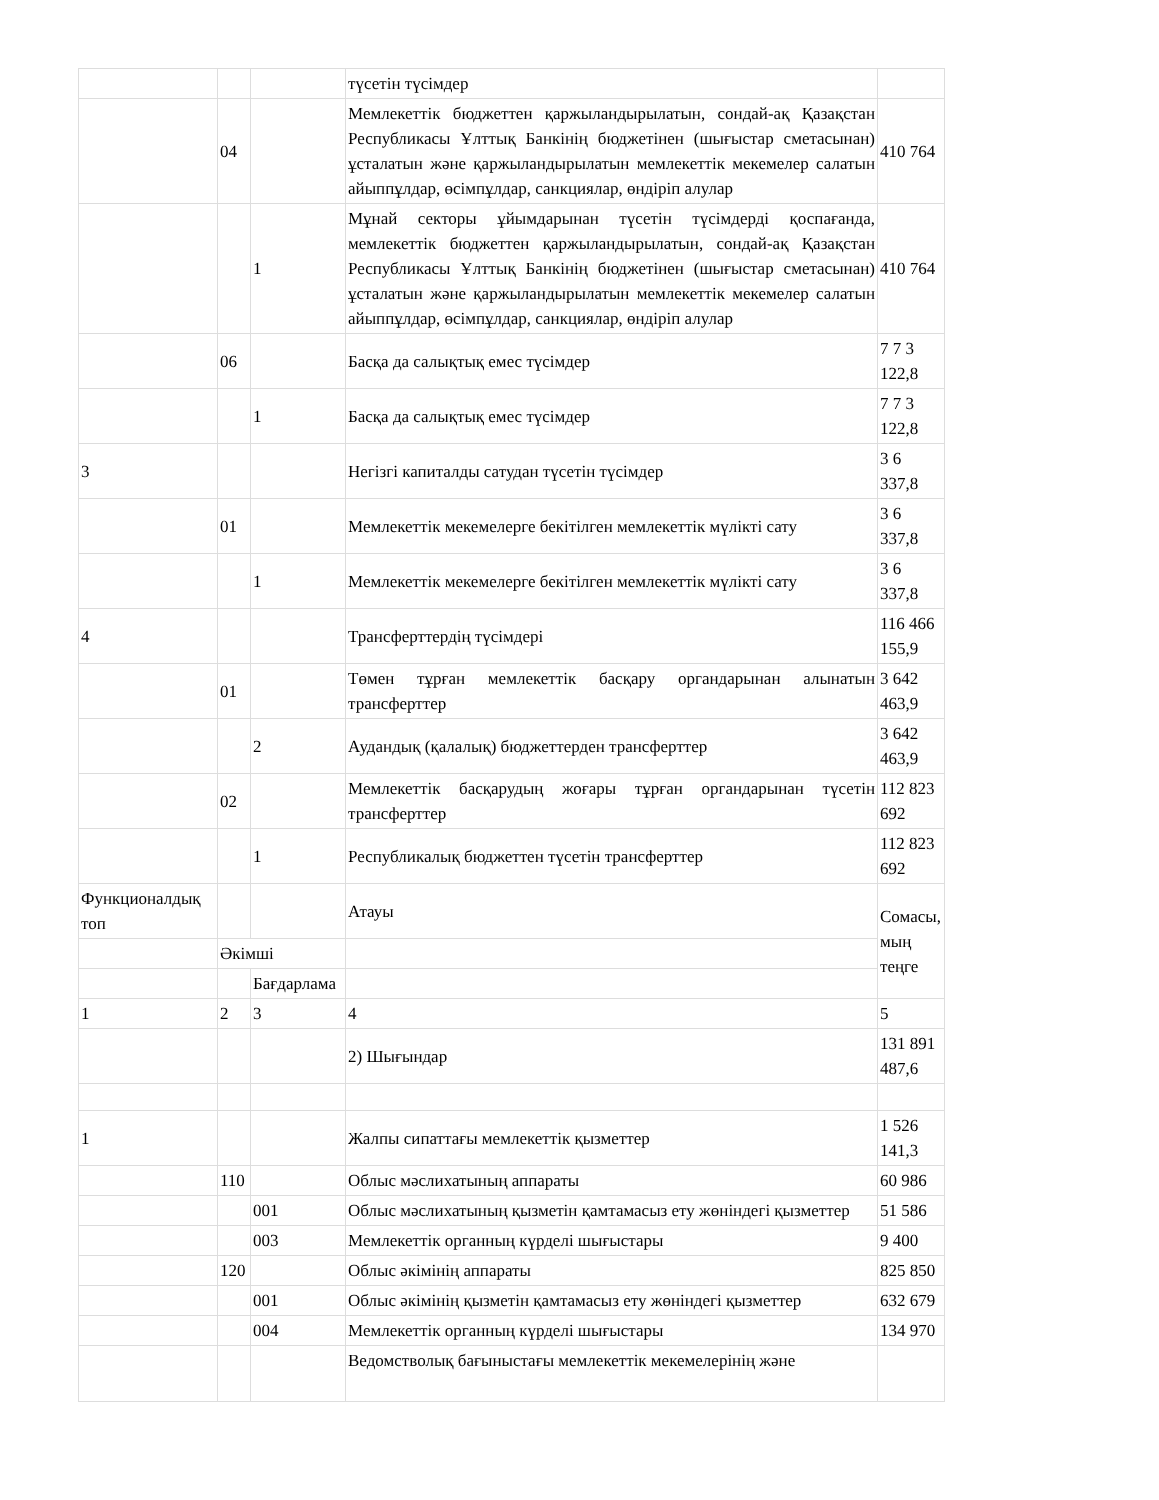| | | | түсетін түсімдер | |
| | 04 | | Мемлекеттік бюджеттен қаржыландырылатын, сондай-ақ Қазақстан Республикасы Ұлттық Банкінің бюджетінен (шығыстар сметасынан) ұсталатын және қаржыландырылатын мемлекеттік мекемелер салатын айыппұлдар, өсімпұлдар, санкциялар, өндіріп алулар | 410 764 |
| | | 1 | Мұнай секторы ұйымдарынан түсетін түсімдерді қоспағанда, мемлекеттік бюджеттен қаржыландырылатын, сондай-ақ Қазақстан Республикасы Ұлттық Банкінің бюджетінен (шығыстар сметасынан) ұсталатын және қаржыландырылатын мемлекеттік мекемелер салатын айыппұлдар, өсімпұлдар, санкциялар, өндіріп алулар | 410 764 |
| | 06 | | Басқа да салықтық емес түсімдер | 7 7 3 122,8 |
| | | 1 | Басқа да салықтық емес түсімдер | 7 7 3 122,8 |
| 3 | | | Негізгі капиталды сатудан түсетін түсімдер | 3 6 337,8 |
| | 01 | | Мемлекеттік мекемелерге бекітілген мемлекеттік мүлікті сату | 3 6 337,8 |
| | | 1 | Мемлекеттік мекемелерге бекітілген мемлекеттік мүлікті сату | 3 6 337,8 |
| 4 | | | Трансферттердің түсімдері | 116 466 155,9 |
| | 01 | | Төмен тұрған мемлекеттік басқару органдарынан алынатын трансферттер | 3 642 463,9 |
| | | 2 | Аудандық (қалалық) бюджеттерден трансферттер | 3 642 463,9 |
| | 02 | | Мемлекеттік басқарудың жоғары тұрған органдарынан түсетін трансферттер | 112 823 692 |
| | | 1 | Республикалық бюджеттен түсетін трансферттер | 112 823 692 |
| Функционалдық топ | | | Атауы | Сомасы, мың теңге |
| | Әкімші | | | |
| | | Бағдарлама | | |
| 1 | 2 | 3 | 4 | 5 |
| | | | 2) Шығындар | 131 891 487,6 |
| 1 | | | Жалпы сипаттағы мемлекеттік қызметтер | 1 526 141,3 |
| | 110 | | Облыс мәслихатының аппараты | 60 986 |
| | | 001 | Облыс мәслихатының қызметін қамтамасыз ету жөніндегі қызметтер | 51 586 |
| | | 003 | Мемлекеттік органның күрделі шығыстары | 9 400 |
| | 120 | | Облыс әкімінің аппараты | 825 850 |
| | | 001 | Облыс әкімінің қызметін қамтамасыз ету жөніндегі қызметтер | 632 679 |
| | | 004 | Мемлекеттік органның күрделі шығыстары | 134 970 |
| | | | Ведомстволық бағыныстағы мемлекеттік мекемелерінің және | |